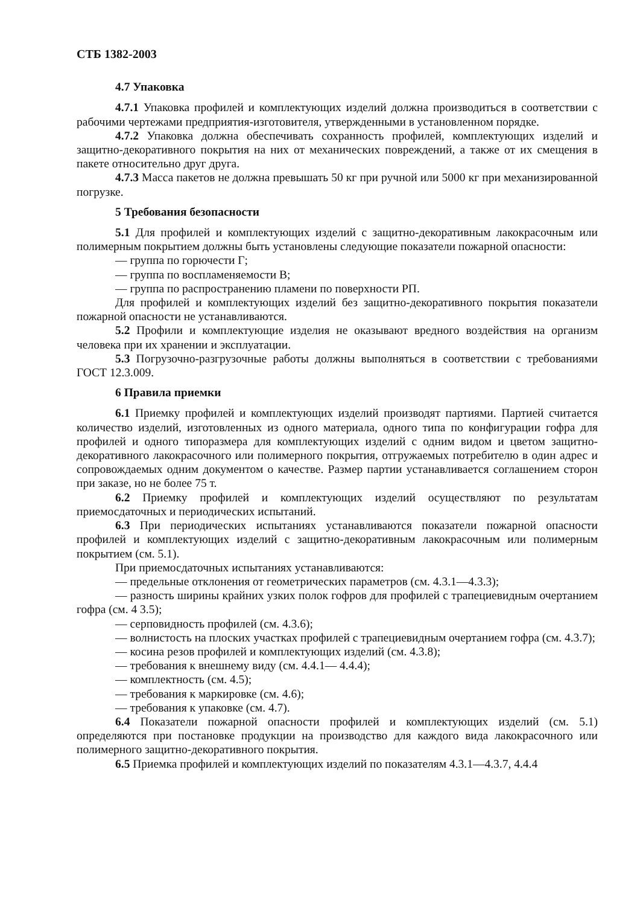СТБ 1382-2003
4.7 Упаковка
4.7.1 Упаковка профилей и комплектующих изделий должна производиться в соответствии с рабочими чертежами предприятия-изготовителя, утвержденными в установленном порядке.
4.7.2 Упаковка должна обеспечивать сохранность профилей, комплектующих изделий и защитно-декоративного покрытия на них от механических повреждений, а также от их смещения в пакете относительно друг друга.
4.7.3 Масса пакетов не должна превышать 50 кг при ручной или 5000 кг при механизированной погрузке.
5 Требования безопасности
5.1 Для профилей и комплектующих изделий с защитно-декоративным лакокрасочным или полимерным покрытием должны быть установлены следующие показатели пожарной опасности:
— группа по горючести Г;
— группа по воспламеняемости В;
— группа по распространению пламени по поверхности РП.
Для профилей и комплектующих изделий без защитно-декоративного покрытия показатели пожарной опасности не устанавливаются.
5.2 Профили и комплектующие изделия не оказывают вредного воздействия на организм человека при их хранении и эксплуатации.
5.3 Погрузочно-разгрузочные работы должны выполняться в соответствии с требованиями ГОСТ 12.3.009.
6 Правила приемки
6.1 Приемку профилей и комплектующих изделий производят партиями. Партией считается количество изделий, изготовленных из одного материала, одного типа по конфигурации гофра для профилей и одного типоразмера для комплектующих изделий с одним видом и цветом защитно-декоративного лакокрасочного или полимерного покрытия, отгружаемых потребителю в один адрес и сопровождаемых одним документом о качестве. Размер партии устанавливается соглашением сторон при заказе, но не более 75 т.
6.2 Приемку профилей и комплектующих изделий осуществляют по результатам приемосдаточных и периодических испытаний.
6.3 При периодических испытаниях устанавливаются показатели пожарной опасности профилей и комплектующих изделий с защитно-декоративным лакокрасочным или полимерным покрытием (см. 5.1).
При приемосдаточных испытаниях устанавливаются:
— предельные отклонения от геометрических параметров (см. 4.3.1—4.3.3);
— разность ширины крайних узких полок гофров для профилей с трапециевидным очертанием гофра (см. 4 3.5);
— серповидность профилей (см. 4.3.6);
— волнистость на плоских участках профилей с трапециевидным очертанием гофра (см. 4.3.7);
— косина резов профилей и комплектующих изделий (см. 4.3.8);
— требования к внешнему виду (см. 4.4.1— 4.4.4);
— комплектность (см. 4.5);
— требования к маркировке (см. 4.6);
— требования к упаковке (см. 4.7).
6.4 Показатели пожарной опасности профилей и комплектующих изделий (см. 5.1) определяются при постановке продукции на производство для каждого вида лакокрасочного или полимерного защитно-декоративного покрытия.
6.5 Приемка профилей и комплектующих изделий по показателям 4.3.1—4.3.7, 4.4.4